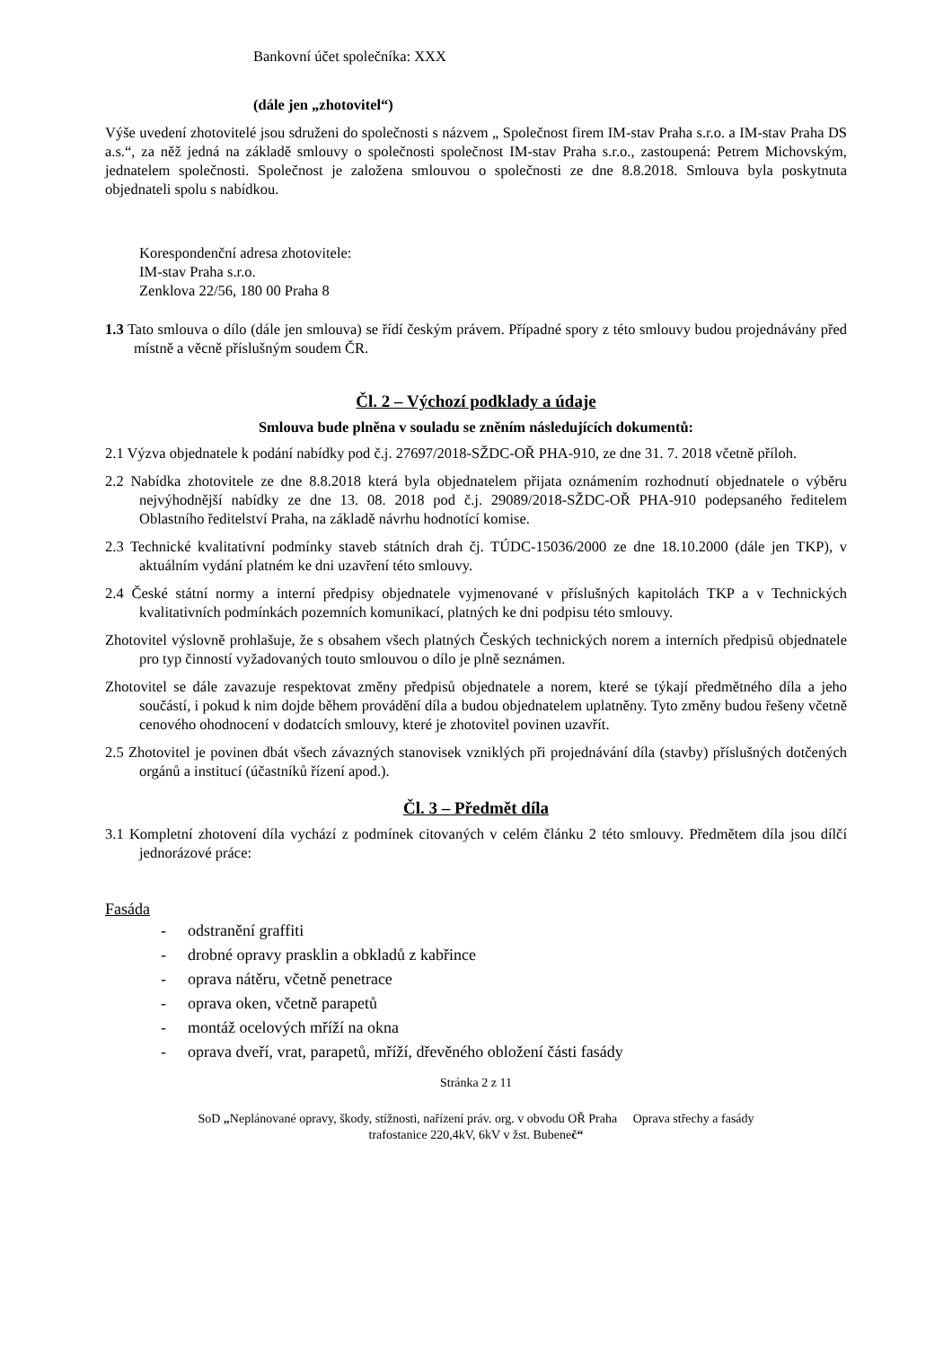Bankovní účet společníka: XXX
(dále jen „zhotovitel“)
Výše uvedení zhotovitelé jsou sdruženi do společnosti s názvem „ Společnost firem IM-stav Praha s.r.o. a IM-stav Praha DS a.s.“, za něž jedná na základě smlouvy o společnosti společnost IM-stav Praha s.r.o., zastoupená: Petrem Michovským, jednatelem společnosti. Společnost je založena smlouvou o společnosti ze dne 8.8.2018. Smlouva byla poskytnuta objednateli spolu s nabídkou.
Korespondenční adresa zhotovitele:
IM-stav Praha s.r.o.
Zenklova 22/56, 180 00 Praha 8
1.3 Tato smlouva o dílo (dále jen smlouva) se řídí českým právem. Případné spory z této smlouvy budou projednávány před místně a věcně příslušným soudem ČR.
Čl. 2 – Výchozí podklady a údaje
Smlouva bude plněna v souladu se zněním následujících dokumentů:
2.1 Výzva objednatele k podání nabídky pod č.j. 27697/2018-SŽDC-OŘ PHA-910, ze dne 31. 7. 2018 včetně příloh.
2.2 Nabídka zhotovitele ze dne 8.8.2018 která byla objednatelem přijata oznámením rozhodnutí objednatele o výběru nejvýhodnější nabídky ze dne 13. 08. 2018 pod č.j. 29089/2018-SŽDC-OŘ PHA-910 podepsaného ředitelem Oblastního ředitelství Praha, na základě návrhu hodnotící komise.
2.3 Technické kvalitativní podmínky staveb státních drah čj. TÚDC-15036/2000 ze dne 18.10.2000 (dále jen TKP), v aktuálním vydání platném ke dni uzavření této smlouvy.
2.4 České státní normy a interní předpisy objednatele vyjmenované v příslušných kapitolách TKP a v Technických kvalitativních podmínkách pozemních komunikací, platných ke dni podpisu této smlouvy.
Zhotovitel výslovně prohlašuje, že s obsahem všech platných Českých technických norem a interních předpisů objednatele pro typ činností vyžadovaných touto smlouvou o dílo je plně seznámen.
Zhotovitel se dále zavazuje respektovat změny předpisů objednatele a norem, které se týkají předmětného díla a jeho součástí, i pokud k nim dojde během provádění díla a budou objednatelem uplatněny. Tyto změny budou řešeny včetně cenového ohodnocení v dodatcích smlouvy, které je zhotovitel povinen uzavřít.
2.5 Zhotovitel je povinen dbát všech závazných stanovisek vzniklých při projednávání díla (stavby) příslušných dotčených orgánů a institucí (účastníků řízení apod.).
Čl. 3 – Předmět díla
3.1 Kompletní zhotovení díla vychází z podmínek citovaných v celém článku 2 této smlouvy. Předmětem díla jsou dílčí jednorázové práce:
Fasáda
- odstranění graffiti
- drobné opravy prasklin a obkladů z kabřince
- oprava nátěru, včetně penetrace
- oprava oken, včetně parapetů
- montáž ocelových mříží na okna
- oprava dveří, vrat, parapetů, mříží, dřevěného obložení části fasády
Stránka 2 z 11
SoD „Neplánované opravy, škody, stížnosti, nařízení práv. org. v obvodu OŘ Praha Oprava střechy a fasády
trafostanice 220,4kV, 6kV v žst. Bubeneč“